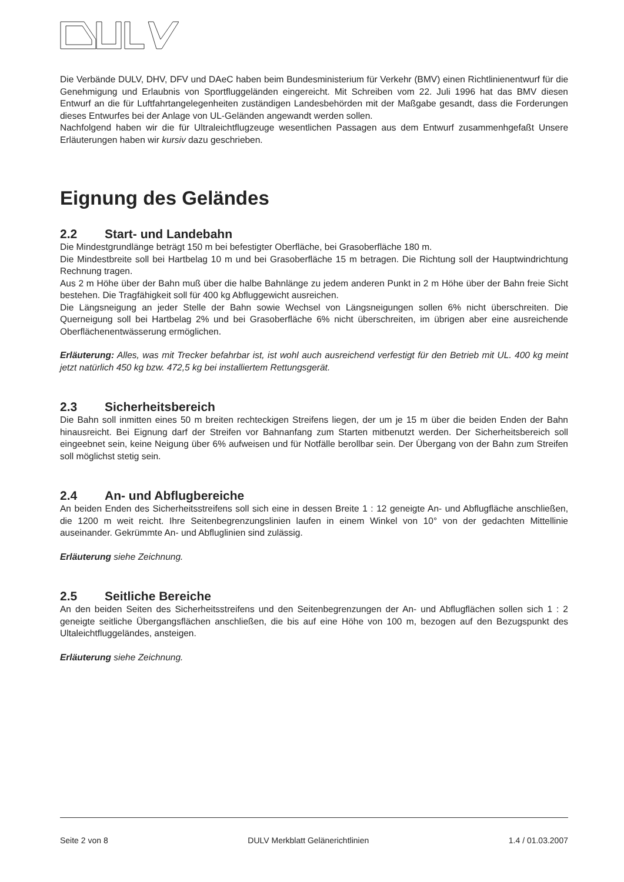Die Verbände DULV, DHV, DFV und DAeC haben beim Bundesministerium für Verkehr (BMV) einen Richtlinienentwurf für die Genehmigung und Erlaubnis von Sportfluggeländen eingereicht. Mit Schreiben vom 22. Juli 1996 hat das BMV diesen Entwurf an die für Luftfahrtangelegenheiten zuständigen Landesbehörden mit der Maßgabe gesandt, dass die Forderungen dieses Entwurfes bei der Anlage von UL-Geländen angewandt werden sollen.
Nachfolgend haben wir die für Ultraleichtflugzeuge wesentlichen Passagen aus dem Entwurf zusammenhgefaßt Unsere Erläuterungen haben wir kursiv dazu geschrieben.
Eignung des Geländes
2.2 Start- und Landebahn
Die Mindestgrundlänge beträgt 150 m bei befestigter Oberfläche, bei Grasoberfläche 180 m.
Die Mindestbreite soll bei Hartbelag 10 m und bei Grasoberfläche 15 m betragen. Die Richtung soll der Hauptwindrichtung Rechnung tragen.
Aus 2 m Höhe über der Bahn muß über die halbe Bahnlänge zu jedem anderen Punkt in 2 m Höhe über der Bahn freie Sicht bestehen. Die Tragfähigkeit soll für 400 kg Abfluggewicht ausreichen.
Die Längsneigung an jeder Stelle der Bahn sowie Wechsel von Längsneigungen sollen 6% nicht überschreiten. Die Querneigung soll bei Hartbelag 2% und bei Grasoberfläche 6% nicht überschreiten, im übrigen aber eine ausreichende Oberflächenentwässerung ermöglichen.
Erläuterung: Alles, was mit Trecker befahrbar ist, ist wohl auch ausreichend verfestigt für den Betrieb mit UL. 400 kg meint jetzt natürlich 450 kg bzw. 472,5 kg bei installiertem Rettungsgerät.
2.3 Sicherheitsbereich
Die Bahn soll inmitten eines 50 m breiten rechteckigen Streifens liegen, der um je 15 m über die beiden Enden der Bahn hinausreicht. Bei Eignung darf der Streifen vor Bahnanfang zum Starten mitbenutzt werden. Der Sicherheitsbereich soll eingeebnet sein, keine Neigung über 6% aufweisen und für Notfälle berollbar sein. Der Übergang von der Bahn zum Streifen soll möglichst stetig sein.
2.4 An- und Abflugbereiche
An beiden Enden des Sicherheitsstreifens soll sich eine in dessen Breite 1 : 12 geneigte An- und Abflugfläche anschließen, die 1200 m weit reicht. Ihre Seitenbegrenzungslinien laufen in einem Winkel von 10° von der gedachten Mittellinie auseinander. Gekrümmte An- und Abfluglinien sind zulässig.
Erläuterung siehe Zeichnung.
2.5 Seitliche Bereiche
An den beiden Seiten des Sicherheitsstreifens und den Seitenbegrenzungen der An- und Abflugflächen sollen sich 1 : 2 geneigte seitliche Übergangsflächen anschließen, die bis auf eine Höhe von 100 m, bezogen auf den Bezugspunkt des Ultaleichtfluggeländes, ansteigen.
Erläuterung siehe Zeichnung.
Seite 2 von 8 DULV Merkblatt Gelänerichtlinien 1.4 / 01.03.2007